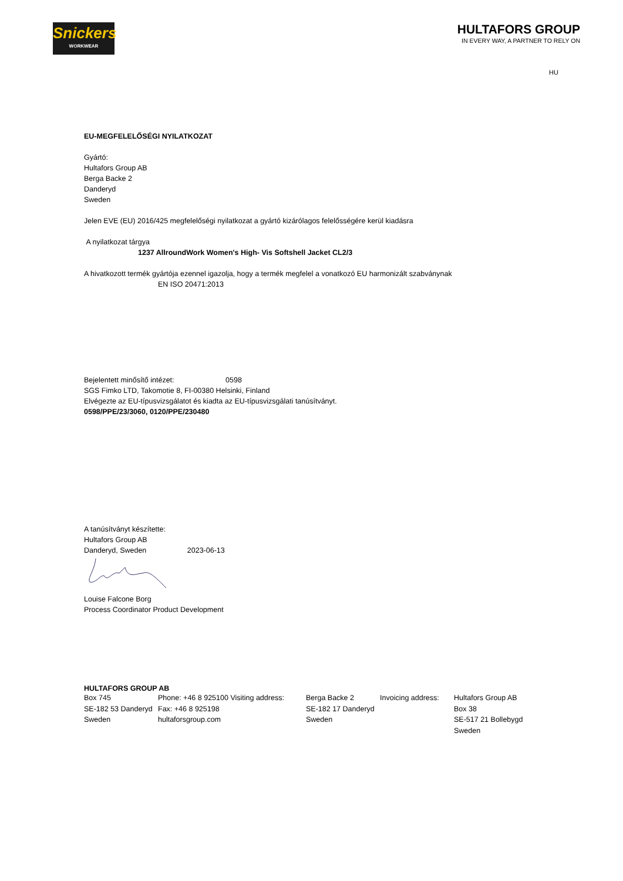Snickers
WORKWEAR
HULTAFORS GROUP
IN EVERY WAY, A PARTNER TO RELY ON
HU
EU-MEGFELELŐSÉGI NYILATKOZAT
Gyártó:
Hultafors Group AB
Berga Backe 2
Danderyd
Sweden
Jelen EVE (EU) 2016/425 megfelelőségi nyilatkozat a gyártó kizárólagos felelősségére kerül kiadásra
A nyilatkozat tárgya
1237 AllroundWork Women's High- Vis Softshell Jacket CL2/3
A hivatkozott termék gyártója ezennel igazolja, hogy a termék megfelel a vonatkozó EU harmonizált szabványnak
EN ISO 20471:2013
Bejelentett minősítő intézet: 0598
SGS Fimko LTD, Takomotie 8, FI-00380 Helsinki, Finland
Elvégezte az EU-típusvizsgálatot és kiadta az EU-típusvizsgálati tanúsítványt.
0598/PPE/23/3060, 0120/PPE/230480
A tanúsítványt készítette:
Hultafors Group AB
Danderyd, Sweden 2023-06-13
Louise Falcone Borg
Process Coordinator Product Development
HULTAFORS GROUP AB
Box 745
SE-182 53 Danderyd
Sweden
Phone: +46 8 925100 Visiting address:
Fax: +46 8 925198
hultaforsgroup.com
Berga Backe 2
SE-182 17 Danderyd
Sweden
Invoicing address:
Hultafors Group AB
Box 38
SE-517 21 Bollebygd
Sweden